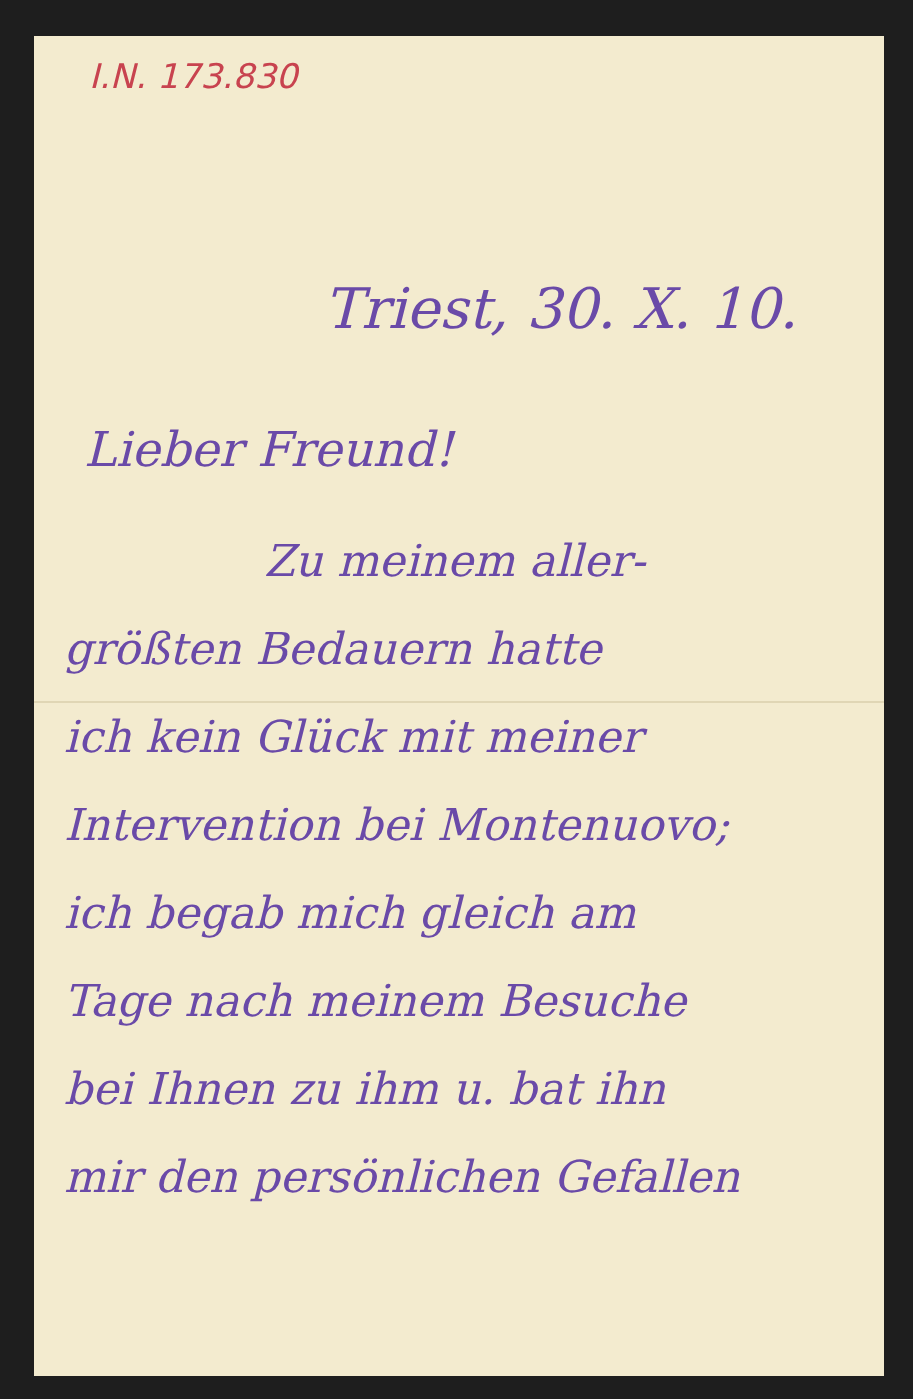I.N. 173.830
Triest, 30. X. 10.
Lieber Freund!
Zu meinem aller-
größten Bedauern hatte
ich kein Glück mit meiner
Intervention bei Montenuovo;
ich begab mich gleich am
Tage nach meinem Besuche
bei Ihnen zu ihm u. bat ihn
mir den persönlichen Gefallen